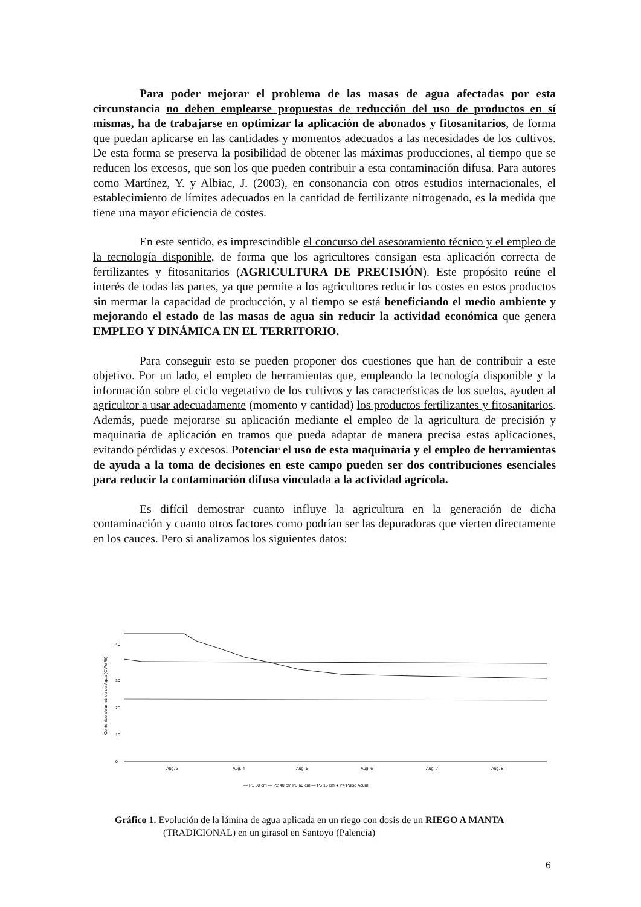Para poder mejorar el problema de las masas de agua afectadas por esta circunstancia no deben emplearse propuestas de reducción del uso de productos en sí mismas, ha de trabajarse en optimizar la aplicación de abonados y fitosanitarios, de forma que puedan aplicarse en las cantidades y momentos adecuados a las necesidades de los cultivos. De esta forma se preserva la posibilidad de obtener las máximas producciones, al tiempo que se reducen los excesos, que son los que pueden contribuir a esta contaminación difusa. Para autores como Martínez, Y. y Albiac, J. (2003), en consonancia con otros estudios internacionales, el establecimiento de límites adecuados en la cantidad de fertilizante nitrogenado, es la medida que tiene una mayor eficiencia de costes.
En este sentido, es imprescindible el concurso del asesoramiento técnico y el empleo de la tecnología disponible, de forma que los agricultores consigan esta aplicación correcta de fertilizantes y fitosanitarios (AGRICULTURA DE PRECISIÓN). Este propósito reúne el interés de todas las partes, ya que permite a los agricultores reducir los costes en estos productos sin mermar la capacidad de producción, y al tiempo se está beneficiando el medio ambiente y mejorando el estado de las masas de agua sin reducir la actividad económica que genera EMPLEO Y DINÁMICA EN EL TERRITORIO.
Para conseguir esto se pueden proponer dos cuestiones que han de contribuir a este objetivo. Por un lado, el empleo de herramientas que, empleando la tecnología disponible y la información sobre el ciclo vegetativo de los cultivos y las características de los suelos, ayuden al agricultor a usar adecuadamente (momento y cantidad) los productos fertilizantes y fitosanitarios. Además, puede mejorarse su aplicación mediante el empleo de la agricultura de precisión y maquinaria de aplicación en tramos que pueda adaptar de manera precisa estas aplicaciones, evitando pérdidas y excesos. Potenciar el uso de esta maquinaria y el empleo de herramientas de ayuda a la toma de decisiones en este campo pueden ser dos contribuciones esenciales para reducir la contaminación difusa vinculada a la actividad agrícola.
Es difícil demostrar cuanto influye la agricultura en la generación de dicha contaminación y cuanto otros factores como podrían ser las depuradoras que vierten directamente en los cauces. Pero si analizamos los siguientes datos:
Contenido Volumetrico de Agua (CVW %)
40
30
20
10
0
Aug. 3
Aug. 4
Aug. 5
Aug. 6
Aug. 7
Aug. 8
— P1 30 cm — P2 40 cm P3 60 cm — P5 15 cm ● P4 Pulso Acum
Gráfico 1. Evolución de la lámina de agua aplicada en un riego con dosis de un RIEGO A MANTA
(TRADICIONAL) en un girasol en Santoyo (Palencia)
6